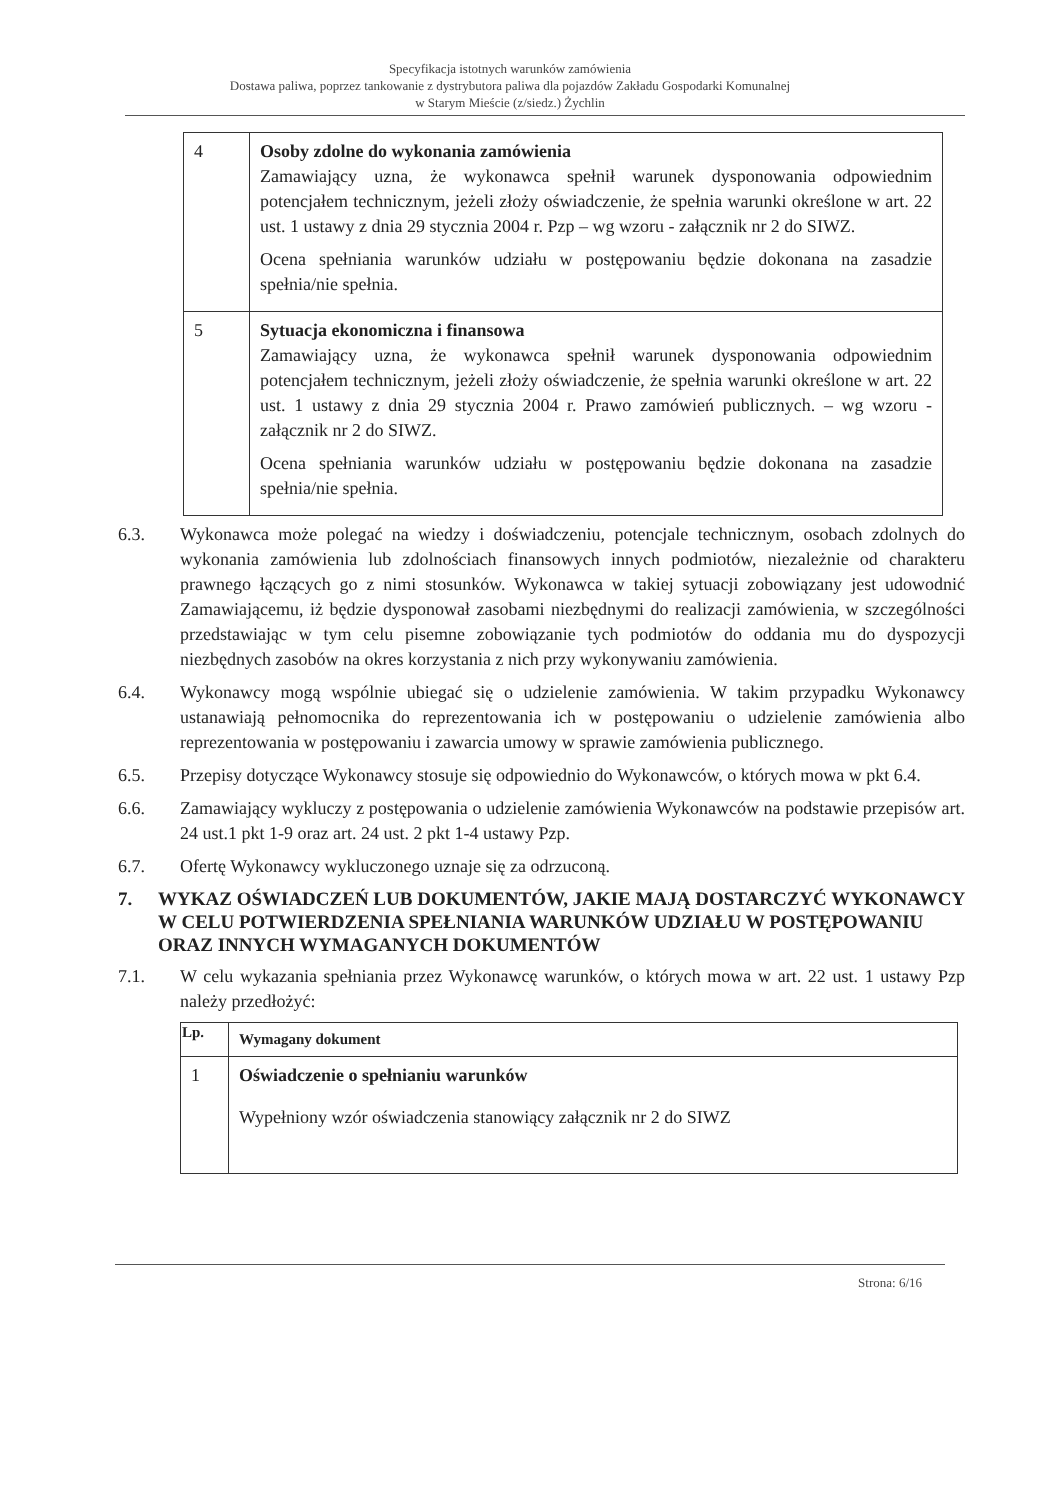Specyfikacja istotnych warunków zamówienia
Dostawa paliwa, poprzez tankowanie z dystrybutora paliwa dla pojazdów Zakładu Gospodarki Komunalnej
w Starym Mieście (z/siedz.) Żychlin
| 4 | Osoby zdolne do wykonania zamówienia Zamawiający uzna, że wykonawca spełnił warunek dysponowania odpowiednim potencjałem technicznym, jeżeli złoży oświadczenie, że spełnia warunki określone w art. 22 ust. 1 ustawy z dnia 29 stycznia 2004 r. Pzp – wg wzoru - załącznik nr 2 do SIWZ. Ocena spełniania warunków udziału w postępowaniu będzie dokonana na zasadzie spełnia/nie spełnia. |
| 5 | Sytuacja ekonomiczna i finansowa Zamawiający uzna, że wykonawca spełnił warunek dysponowania odpowiednim potencjałem technicznym, jeżeli złoży oświadczenie, że spełnia warunki określone w art. 22 ust. 1 ustawy z dnia 29 stycznia 2004 r. Prawo zamówień publicznych. – wg wzoru - załącznik nr 2 do SIWZ. Ocena spełniania warunków udziału w postępowaniu będzie dokonana na zasadzie spełnia/nie spełnia. |
6.3. Wykonawca może polegać na wiedzy i doświadczeniu, potencjale technicznym, osobach zdolnych do wykonania zamówienia lub zdolnościach finansowych innych podmiotów, niezależnie od charakteru prawnego łączących go z nimi stosunków. Wykonawca w takiej sytuacji zobowiązany jest udowodnić Zamawiającemu, iż będzie dysponował zasobami niezbędnymi do realizacji zamówienia, w szczególności przedstawiając w tym celu pisemne zobowiązanie tych podmiotów do oddania mu do dyspozycji niezbędnych zasobów na okres korzystania z nich przy wykonywaniu zamówienia.
6.4. Wykonawcy mogą wspólnie ubiegać się o udzielenie zamówienia. W takim przypadku Wykonawcy ustanawiają pełnomocnika do reprezentowania ich w postępowaniu o udzielenie zamówienia albo reprezentowania w postępowaniu i zawarcia umowy w sprawie zamówienia publicznego.
6.5. Przepisy dotyczące Wykonawcy stosuje się odpowiednio do Wykonawców, o których mowa w pkt 6.4.
6.6. Zamawiający wykluczy z postępowania o udzielenie zamówienia Wykonawców na podstawie przepisów art. 24 ust.1 pkt 1-9 oraz art. 24 ust. 2 pkt 1-4 ustawy Pzp.
6.7. Ofertę Wykonawcy wykluczonego uznaje się za odrzuconą.
7. WYKAZ OŚWIADCZEŃ LUB DOKUMENTÓW, JAKIE MAJĄ DOSTARCZYĆ WYKONAWCY W CELU POTWIERDZENIA SPEŁNIANIA WARUNKÓW UDZIAŁU W POSTĘPOWANIU ORAZ INNYCH WYMAGANYCH DOKUMENTÓW
7.1. W celu wykazania spełniania przez Wykonawcę warunków, o których mowa w art. 22 ust. 1 ustawy Pzp należy przedłożyć:
| Lp. | Wymagany dokument |
| --- | --- |
| 1 | Oświadczenie o spełnianiu warunków Wypełniony wzór oświadczenia stanowiący załącznik nr 2 do SIWZ |
Strona: 6/16